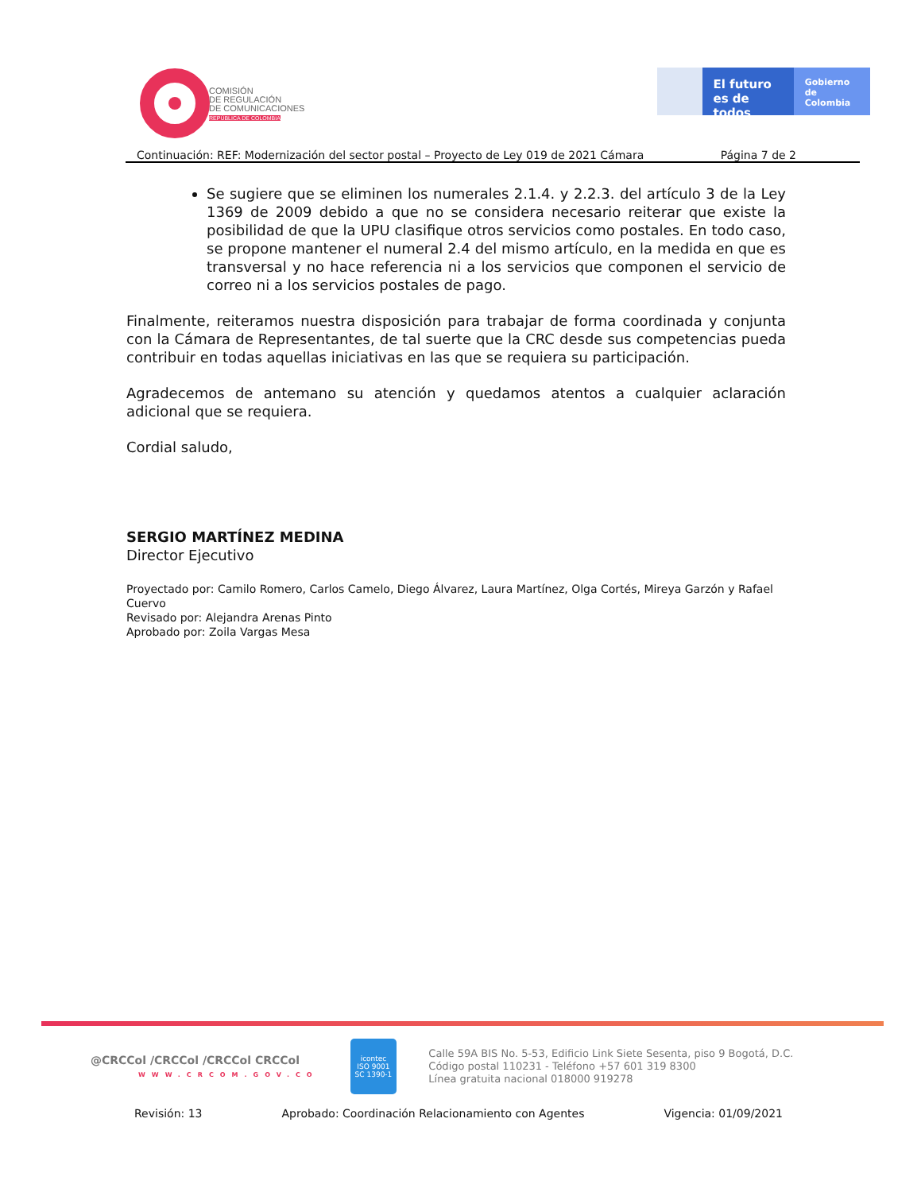COMISIÓN
DE REGULACIÓN
DE COMUNICACIONES
REPÚBLICA DE COLOMBIA
El futuro
es de todos
Gobierno
de Colombia
Continuación: REF: Modernización del sector postal – Proyecto de Ley 019 de 2021 Cámara Página 7 de 2
Se sugiere que se eliminen los numerales 2.1.4. y 2.2.3. del artículo 3 de la Ley 1369 de 2009 debido a que no se considera necesario reiterar que existe la posibilidad de que la UPU clasifique otros servicios como postales. En todo caso, se propone mantener el numeral 2.4 del mismo artículo, en la medida en que es transversal y no hace referencia ni a los servicios que componen el servicio de correo ni a los servicios postales de pago.
Finalmente, reiteramos nuestra disposición para trabajar de forma coordinada y conjunta con la Cámara de Representantes, de tal suerte que la CRC desde sus competencias pueda contribuir en todas aquellas iniciativas en las que se requiera su participación.
Agradecemos de antemano su atención y quedamos atentos a cualquier aclaración adicional que se requiera.
Cordial saludo,
SERGIO MARTÍNEZ MEDINA
Director Ejecutivo
Proyectado por: Camilo Romero, Carlos Camelo, Diego Álvarez, Laura Martínez, Olga Cortés, Mireya Garzón y Rafael Cuervo
Revisado por: Alejandra Arenas Pinto
Aprobado por: Zoila Vargas Mesa
@CRCCol /CRCCol /CRCCol CRCCol
WWW.CRCOM.GOV.CO
icontec
ISO 9001
SC 1390-1
Calle 59A BIS No. 5-53, Edificio Link Siete Sesenta, piso 9 Bogotá, D.C.
Código postal 110231 - Teléfono +57 601 319 8300
Línea gratuita nacional 018000 919278
Revisión: 13 Aprobado: Coordinación Relacionamiento con Agentes Vigencia: 01/09/2021